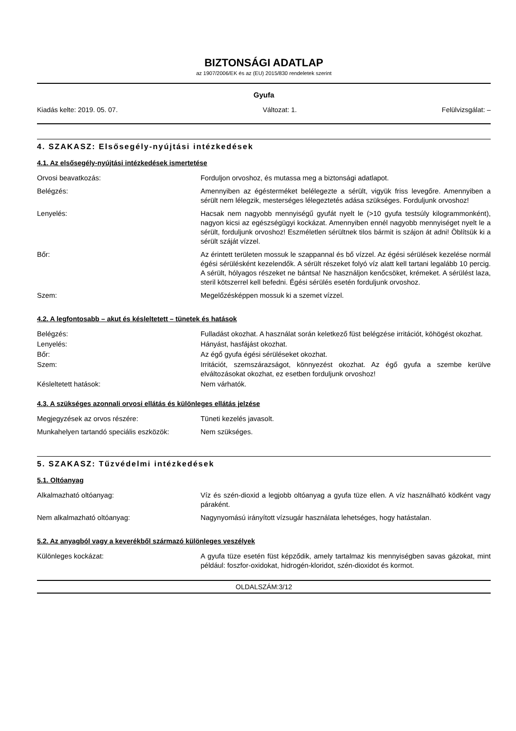BIZTONSÁGI ADATLAP
az 1907/2006/EK és az (EU) 2015/830 rendeletek szerint
Gyufa
Kiadás kelte: 2019. 05. 07. Változat: 1. Felülvizsgálat: –
4. SZAKASZ: Elsősegély-nyújtási intézkedések
4.1. Az elsősegély-nyújtási intézkedések ismertetése
Orvosi beavatkozás: Forduljon orvoshoz, és mutassa meg a biztonsági adatlapot.
Belégzés: Amennyiben az égésterméket belélegezte a sérült, vigyük friss levegőre. Amennyiben a sérült nem lélegzik, mesterséges lélegeztetés adása szükséges. Forduljunk orvoshoz!
Lenyelés: Hacsak nem nagyobb mennyiségű gyufát nyelt le (>10 gyufa testsúly kilogrammonként), nagyon kicsi az egészségügyi kockázat. Amennyiben ennél nagyobb mennyiséget nyelt le a sérült, forduljunk orvoshoz! Eszméletlen sérültnek tilos bármit is szájon át adni! Öblítsük ki a sérült száját vízzel.
Bőr: Az érintett területen mossuk le szappannal és bő vízzel. Az égési sérülések kezelése normál égési sérülésként kezelendők. A sérült részeket folyó víz alatt kell tartani legalább 10 percig. A sérült, hólyagos részeket ne bántsa! Ne használjon kenőcsöket, krémeket. A sérülést laza, steril kötszerrel kell befedni. Égési sérülés esetén forduljunk orvoshoz.
Szem: Megelőzésképpen mossuk ki a szemet vízzel.
4.2. A legfontosabb – akut és késleltetett – tünetek és hatások
Belégzés: Fulladást okozhat. A használat során keletkező füst belégzése irritációt, köhögést okozhat.
Lenyelés: Hányást, hasfájást okozhat.
Bőr: Az égő gyufa égési sérüléseket okozhat.
Szem: Irritációt, szemszárazságot, könnyezést okozhat. Az égő gyufa a szembe kerülve elváltozásokat okozhat, ez esetben forduljunk orvoshoz!
Késleltetett hatások: Nem várhatók.
4.3. A szükséges azonnali orvosi ellátás és különleges ellátás jelzése
Megjegyzések az orvos részére: Tüneti kezelés javasolt.
Munkahelyen tartandó speciális eszközök:
Nem szükséges.
5. SZAKASZ: Tűzvédelmi intézkedések
5.1. Oltóanyag
Alkalmazható oltóanyag: Víz és szén-dioxid a legjobb oltóanyag a gyufa tüze ellen. A víz használható ködként vagy páraként.
Nem alkalmazható oltóanyag: Nagynyomású irányított vízsugár használata lehetséges, hogy hatástalan.
5.2. Az anyagból vagy a keverékből származó különleges veszélyek
Különleges kockázat: A gyufa tüze esetén füst képződik, amely tartalmaz kis mennyiségben savas gázokat, mint például: foszfor-oxidokat, hidrogén-kloridot, szén-dioxidot és kormot.
OLDALSZÁM:3/12